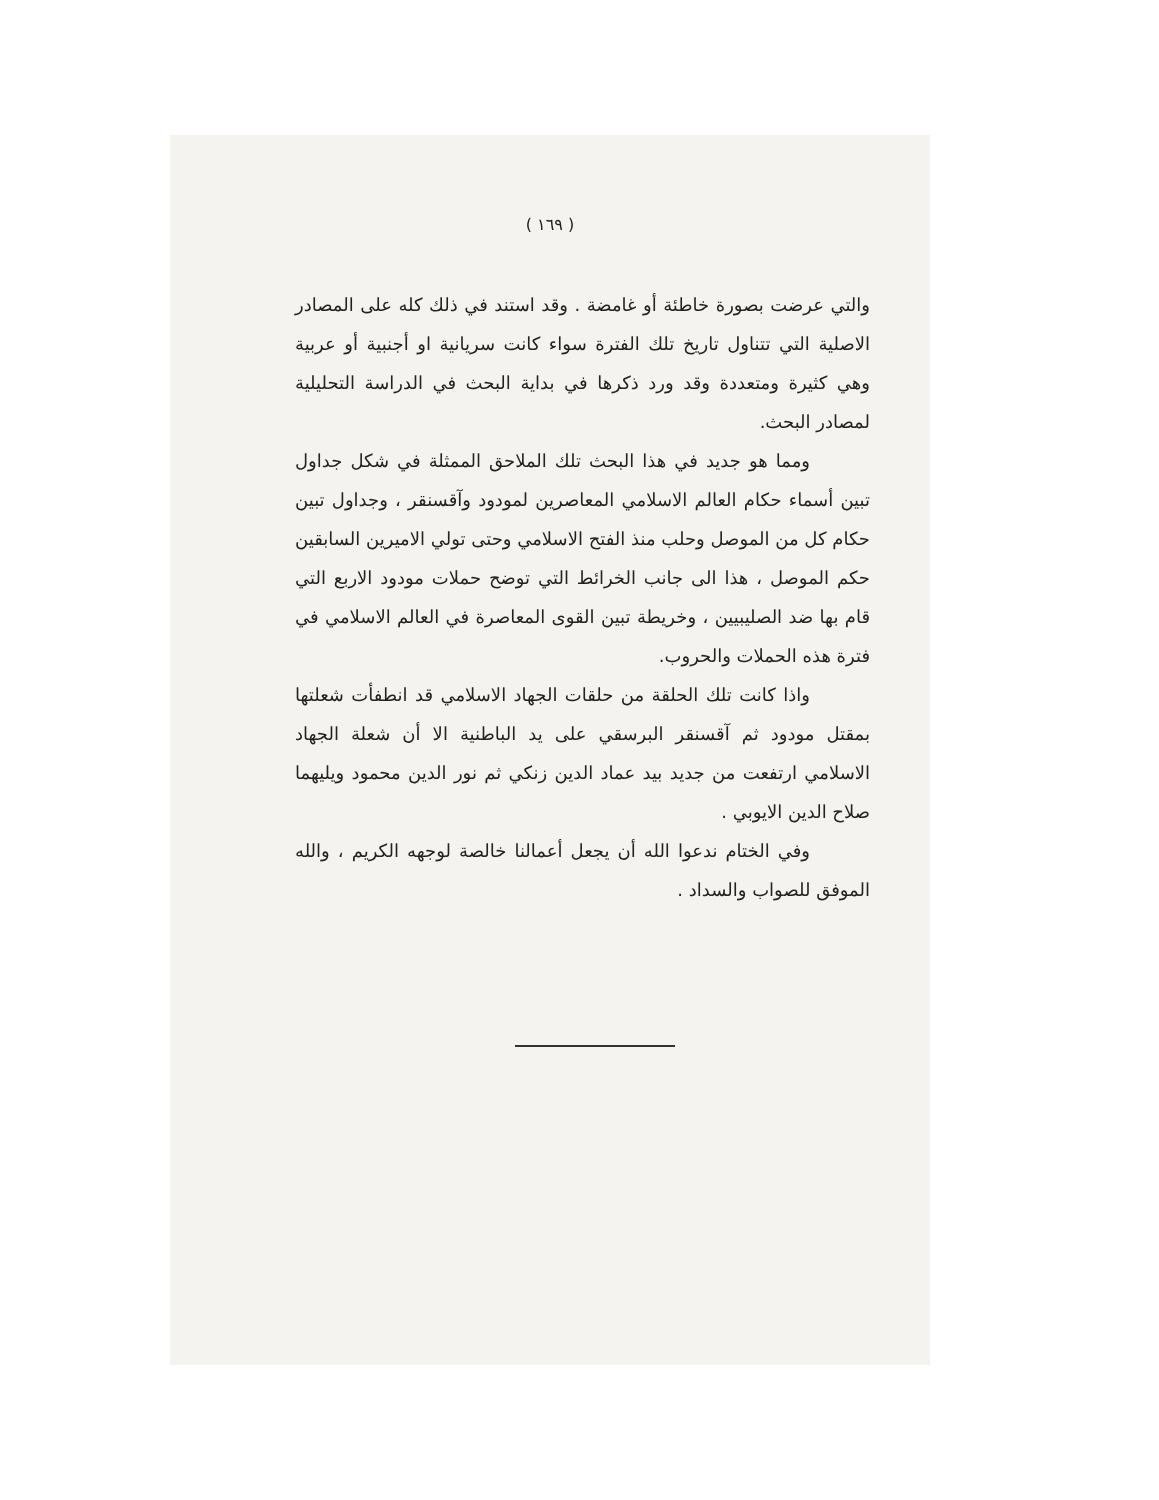( ١٦٩ )
والتي عرضت بصورة خاطئة أو غامضة . وقد استند في ذلك كله على المصادر الاصلية التي تتناول تاريخ تلك الفترة سواء كانت سريانية او أجنبية أو عربية وهي كثيرة ومتعددة وقد ورد ذكرها في بداية البحث في الدراسة التحليلية لمصادر البحث.
ومما هو جديد في هذا البحث تلك الملاحق الممثلة في شكل جداول تبين أسماء حكام العالم الاسلامي المعاصرين لمودود وآقسنقر ، وجداول تبين حكام كل من الموصل وحلب منذ الفتح الاسلامي وحتى تولي الاميرين السابقين حكم الموصل ، هذا الى جانب الخرائط التي توضح حملات مودود الاربع التي قام بها ضد الصليبيين ، وخريطة تبين القوى المعاصرة في العالم الاسلامي في فترة هذه الحملات والحروب.
واذا كانت تلك الحلقة من حلقات الجهاد الاسلامي قد انطفأت شعلتها بمقتل مودود ثم آقسنقر البرسقي على يد الباطنية الا أن شعلة الجهاد الاسلامي ارتفعت من جديد بيد عماد الدين زنكي ثم نور الدين محمود ويليهما صلاح الدين الايوبي .
وفي الختام ندعوا الله أن يجعل أعمالنا خالصة لوجهه الكريم ، والله الموفق للصواب والسداد .